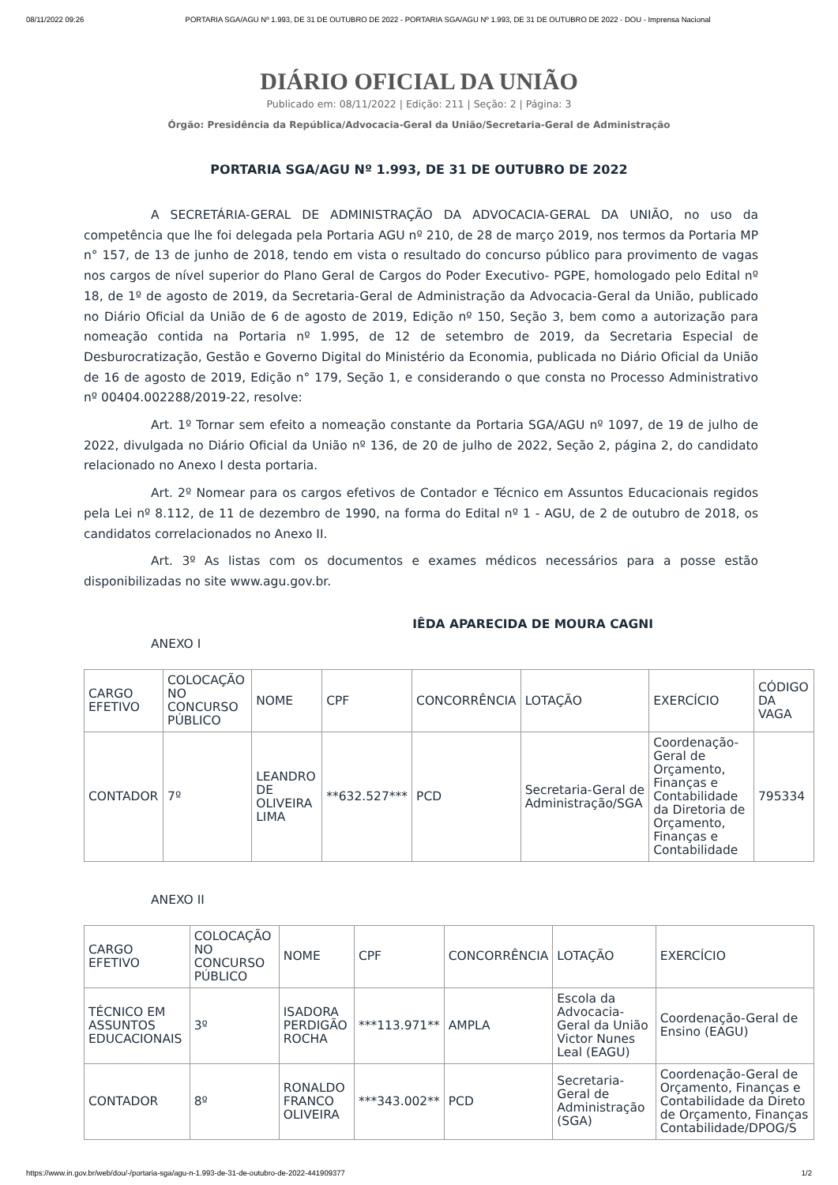08/11/2022 09:26 PORTARIA SGA/AGU Nº 1.993, DE 31 DE OUTUBRO DE 2022 - PORTARIA SGA/AGU Nº 1.993, DE 31 DE OUTUBRO DE 2022 - DOU - Imprensa Nacional
DIÁRIO OFICIAL DA UNIÃO
Publicado em: 08/11/2022 | Edição: 211 | Seção: 2 | Página: 3
Órgão: Presidência da República/Advocacia-Geral da União/Secretaria-Geral de Administração
PORTARIA SGA/AGU Nº 1.993, DE 31 DE OUTUBRO DE 2022
A SECRETÁRIA-GERAL DE ADMINISTRAÇÃO DA ADVOCACIA-GERAL DA UNIÃO, no uso da competência que lhe foi delegada pela Portaria AGU nº 210, de 28 de março 2019, nos termos da Portaria MP n° 157, de 13 de junho de 2018, tendo em vista o resultado do concurso público para provimento de vagas nos cargos de nível superior do Plano Geral de Cargos do Poder Executivo- PGPE, homologado pelo Edital nº 18, de 1º de agosto de 2019, da Secretaria-Geral de Administração da Advocacia-Geral da União, publicado no Diário Oficial da União de 6 de agosto de 2019, Edição nº 150, Seção 3, bem como a autorização para nomeação contida na Portaria nº 1.995, de 12 de setembro de 2019, da Secretaria Especial de Desburocratização, Gestão e Governo Digital do Ministério da Economia, publicada no Diário Oficial da União de 16 de agosto de 2019, Edição n° 179, Seção 1, e considerando o que consta no Processo Administrativo nº 00404.002288/2019-22, resolve:
Art. 1º Tornar sem efeito a nomeação constante da Portaria SGA/AGU nº 1097, de 19 de julho de 2022, divulgada no Diário Oficial da União nº 136, de 20 de julho de 2022, Seção 2, página 2, do candidato relacionado no Anexo I desta portaria.
Art. 2º Nomear para os cargos efetivos de Contador e Técnico em Assuntos Educacionais regidos pela Lei nº 8.112, de 11 de dezembro de 1990, na forma do Edital nº 1 - AGU, de 2 de outubro de 2018, os candidatos correlacionados no Anexo II.
Art. 3º As listas com os documentos e exames médicos necessários para a posse estão disponibilizadas no site www.agu.gov.br.
IÊDA APARECIDA DE MOURA CAGNI
ANEXO I
| CARGO EFETIVO | COLOCAÇÃO NO CONCURSO PÚBLICO | NOME | CPF | CONCORRÊNCIA | LOTAÇÃO | EXERCÍCIO | CÓDIGO DA VAGA |
| CONTADOR | 7º | LEANDRO DE OLIVEIRA LIMA | **632.527*** | PCD | Secretaria-Geral de Administração/SGA | Coordenação-Geral de Orçamento, Finanças e Contabilidade da Diretoria de Orçamento, Finanças e Contabilidade | 795334 |
ANEXO II
| CARGO EFETIVO | COLOCAÇÃO NO CONCURSO PÚBLICO | NOME | CPF | CONCORRÊNCIA | LOTAÇÃO | EXERCÍCIO |
| TÉCNICO EM ASSUNTOS EDUCACIONAIS | 3º | ISADORA PERDIGÃO ROCHA | ***113.971** | AMPLA | Escola da Advocacia-Geral da União Victor Nunes Leal (EAGU) | Coordenação-Geral de Ensino (EAGU) |
| CONTADOR | 8º | RONALDO FRANCO OLIVEIRA | ***343.002** | PCD | Secretaria-Geral de Administração (SGA) | Coordenação-Geral de Orçamento, Finanças e Contabilidade da Direto de Orçamento, Finanças Contabilidade/DPOG/S |
https://www.in.gov.br/web/dou/-/portaria-sga/agu-n-1.993-de-31-de-outubro-de-2022-441909377 1/2